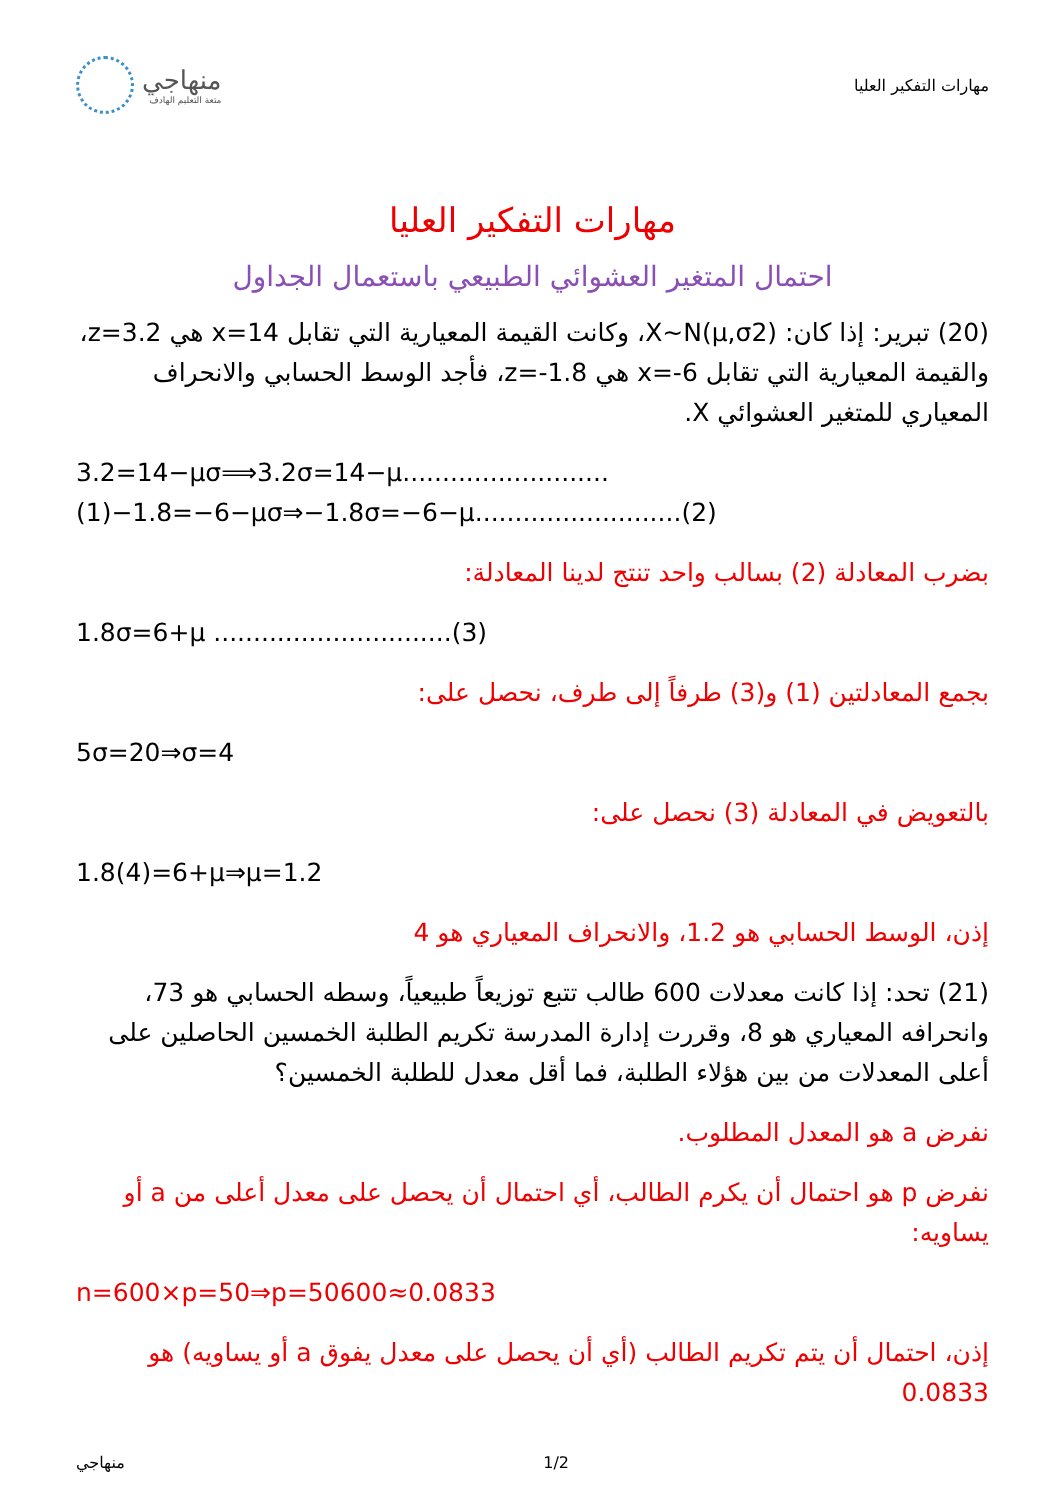منهاجي
متعة التعليم الهادف
مهارات التفكير العليا
مهارات التفكير العليا
احتمال المتغير العشوائي الطبيعي باستعمال الجداول
(20) تبرير: إذا كان: X~N(μ,σ2)، وكانت القيمة المعيارية التي تقابل x=14 هي z=3.2، والقيمة المعيارية التي تقابل x=-6 هي z=-1.8، فأجد الوسط الحسابي والانحراف المعياري للمتغير العشوائي X.
3.2=14−μσ⟹3.2σ=14−μ..........................(1)−1.8=−6−μσ⇒−1.8σ=−6−μ..........................(2)
بضرب المعادلة (2) بسالب واحد تنتج لدينا المعادلة:
1.8σ=6+μ ..............................(3)
بجمع المعادلتين (1) و(3) طرفاً إلى طرف، نحصل على:
5σ=20⇒σ=4
بالتعويض في المعادلة (3) نحصل على:
1.8(4)=6+μ⇒μ=1.2
إذن، الوسط الحسابي هو 1.2، والانحراف المعياري هو 4
(21) تحد: إذا كانت معدلات 600 طالب تتبع توزيعاً طبيعياً، وسطه الحسابي هو 73، وانحرافه المعياري هو 8، وقررت إدارة المدرسة تكريم الطلبة الخمسين الحاصلين على أعلى المعدلات من بين هؤلاء الطلبة، فما أقل معدل للطلبة الخمسين؟
نفرض a هو المعدل المطلوب.
نفرض p هو احتمال أن يكرم الطالب، أي احتمال أن يحصل على معدل أعلى من a أو يساويه:
n=600×p=50⇒p=50600≈0.0833
إذن، احتمال أن يتم تكريم الطالب (أي أن يحصل على معدل يفوق a أو يساويه) هو 0.0833
منهاجي 1/2